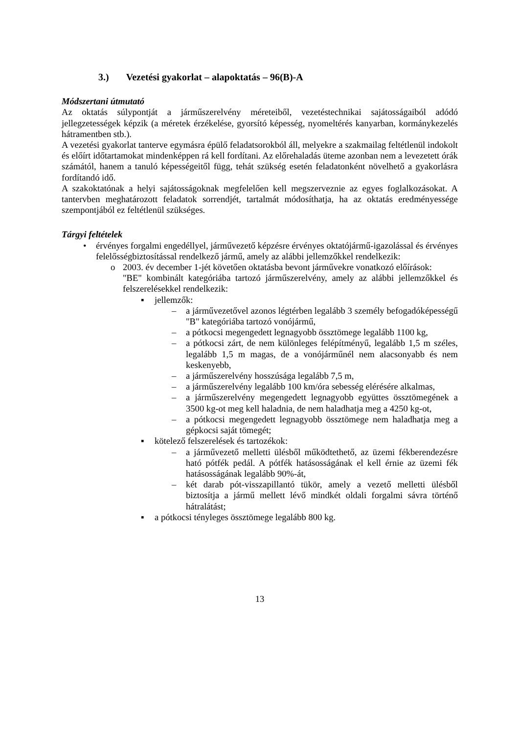3.) Vezetési gyakorlat – alapoktatás – 96(B)-A
Módszertani útmutató
Az oktatás súlypontját a járműszerelvény méreteiből, vezetéstechnikai sajátosságaiból adódó jellegzetességek képzik (a méretek érzékelése, gyorsító képesség, nyomeltérés kanyarban, kormánykezelés hátramentben stb.).
A vezetési gyakorlat tanterve egymásra épülő feladatsorokból áll, melyekre a szakmailag feltétlenül indokolt és előírt időtartamokat mindenképpen rá kell fordítani. Az előrehaladás üteme azonban nem a levezetett órák számától, hanem a tanuló képességeitől függ, tehát szükség esetén feladatonként növelhető a gyakorlásra fordítandó idő.
A szakoktatónak a helyi sajátosságoknak megfelelően kell megszerveznie az egyes foglalkozásokat. A tantervben meghatározott feladatok sorrendjét, tartalmát módosíthatja, ha az oktatás eredményessége szempontjából ez feltétlenül szükséges.
Tárgyi feltételek
• érvényes forgalmi engedéllyel, járművezető képzésre érvényes oktatójármű-igazolással és érvényes felelősségbiztosítással rendelkező jármű, amely az alábbi jellemzőkkel rendelkezik:
o 2003. év december 1-jét követően oktatásba bevont járművekre vonatkozó előírások:
"BE" kombinált kategóriába tartozó járműszerelvény, amely az alábbi jellemzőkkel és felszerelésekkel rendelkezik:
▪ jellemzők:
– a járművezetővel azonos légtérben legalább 3 személy befogadóképességű "B" kategóriába tartozó vonójármű,
– a pótkocsi megengedett legnagyobb össztömege legalább 1100 kg,
– a pótkocsi zárt, de nem különleges felépítményű, legalább 1,5 m széles, legalább 1,5 m magas, de a vonójárműnél nem alacsonyabb és nem keskenyebb,
– a járműszerelvény hosszúsága legalább 7,5 m,
– a járműszerelvény legalább 100 km/óra sebesség elérésére alkalmas,
– a járműszerelvény megengedett legnagyobb együttes össztömegének a 3500 kg-ot meg kell haladnia, de nem haladhatja meg a 4250 kg-ot,
– a pótkocsi megengedett legnagyobb össztömege nem haladhatja meg a gépkocsi saját tömegét;
▪ kötelező felszerelések és tartozékok:
– a járművezető melletti ülésből működtethető, az üzemi fékberendezésre ható pótfék pedál. A pótfék hatásosságának el kell érnie az üzemi fék hatásosságának legalább 90%-át,
– két darab pót-visszapillantó tükör, amely a vezető melletti ülésből biztosítja a jármű mellett lévő mindkét oldali forgalmi sávra történő hátralátást;
▪ a pótkocsi tényleges össztömege legalább 800 kg.
13